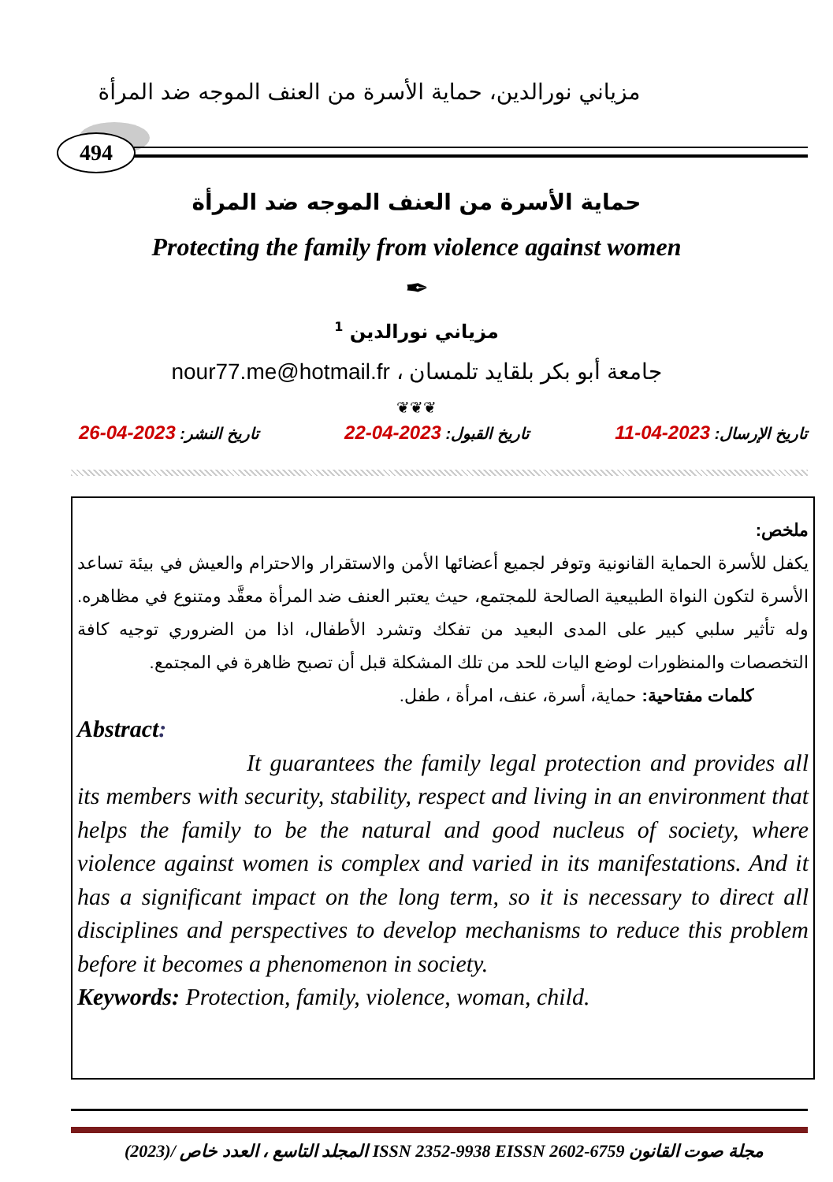مزياني نورالدين، حماية الأسرة من العنف الموجه ضد المرأة
494
حماية الأسرة من العنف الموجه ضد المرأة
Protecting the family from violence against women
✒
مزياني نورالدين <sup>1</sup>
جامعة أبو بكر بلقايد تلمسان ، nour77.me@hotmail.fr
❦❦❦
تاريخ الإرسال: 2023-04-11 تاريخ القبول: 2023-04-22 تاريخ النشر: 2023-04-26
ملخص:
يكفل للأسرة الحماية القانونية وتوفر لجميع أعضائها الأمن والاستقرار والاحترام والعيش في بيئة تساعد الأسرة لتكون النواة الطبيعية الصالحة للمجتمع، حيث يعتبر العنف ضد المرأة معقَّد ومتنوع في مظاهره. وله تأثير سلبي كبير على المدى البعيد من تفكك وتشرد الأطفال، اذا من الضروري توجيه كافة التخصصات والمنظورات لوضع اليات للحد من تلك المشكلة قبل أن تصبح ظاهرة في المجتمع.
كلمات مفتاحية: حماية، أسرة، عنف، امرأة ، طفل.
Abstract:
It guarantees the family legal protection and provides all its members with security, stability, respect and living in an environment that helps the family to be the natural and good nucleus of society, where violence against women is complex and varied in its manifestations. And it has a significant impact on the long term, so it is necessary to direct all disciplines and perspectives to develop mechanisms to reduce this problem before it becomes a phenomenon in society.
Keywords: Protection, family, violence, woman, child.
مجلة صوت القانون ISSN 2352-9938 EISSN 2602-6759 المجلد التاسع ، العدد خاص /(2023)